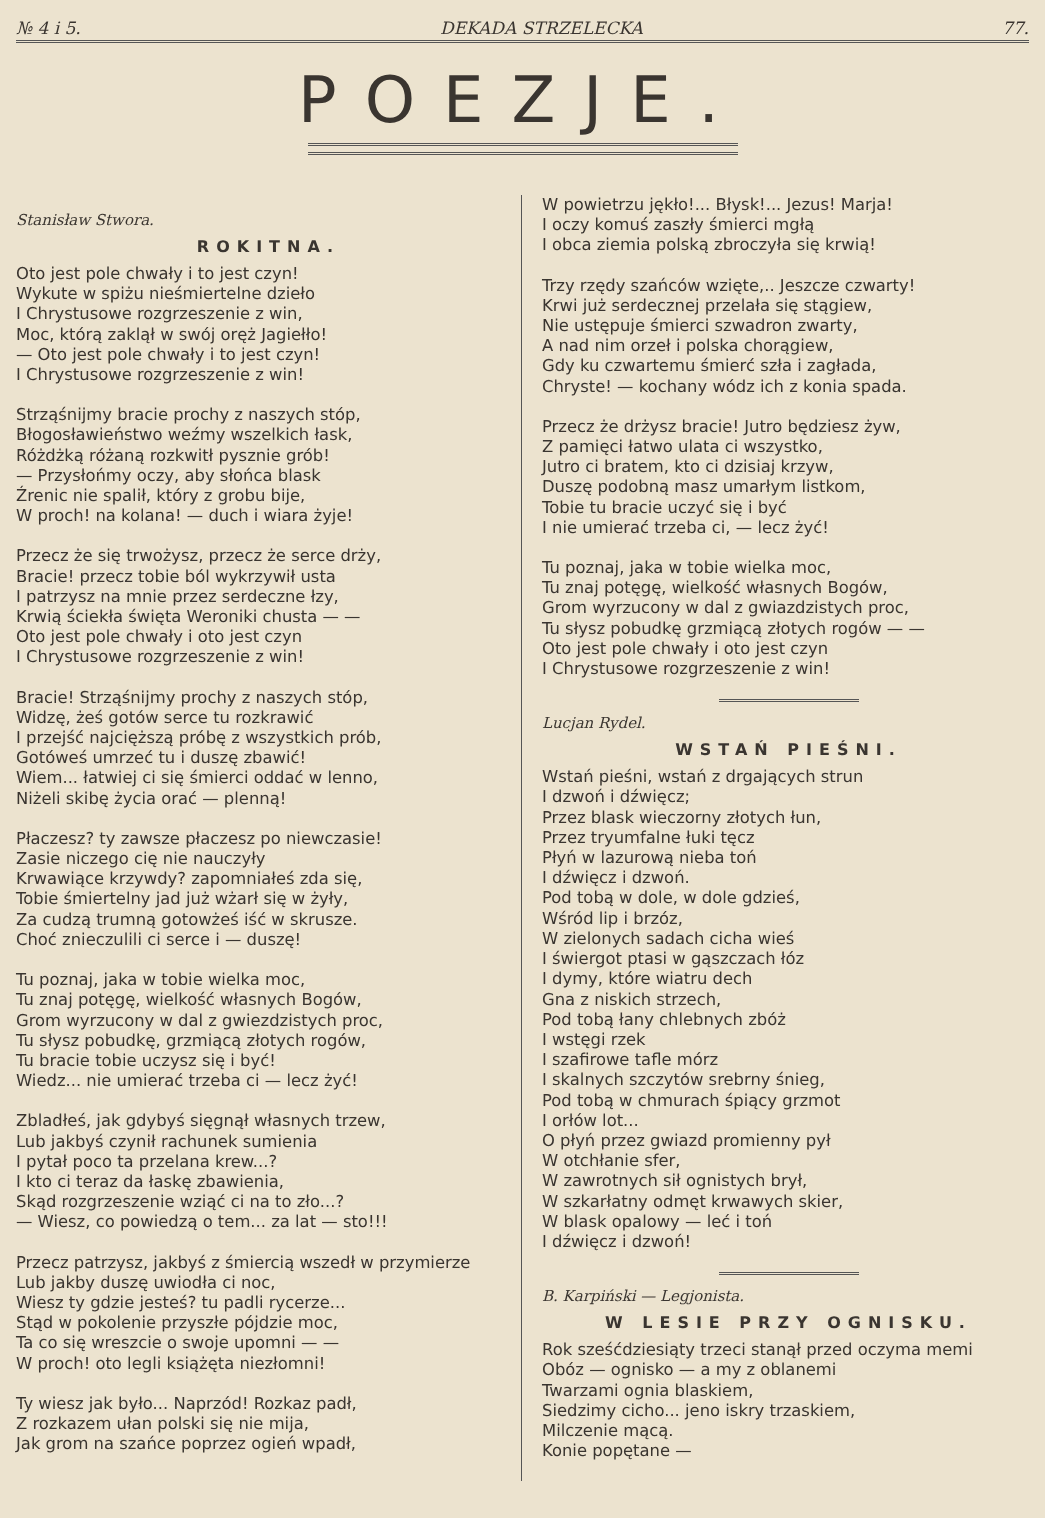№ 4 i 5. DEKADA STRZELECKA 77.
POEZJE.
Stanisław Stwora.
ROKITNA.
Oto jest pole chwały i to jest czyn! Wykute w spiżu nieśmiertelne dzieło I Chrystusowe rozgrzeszenie z win, Moc, którą zaklął w swój oręż Jagiełło! — Oto jest pole chwały i to jest czyn! I Chrystusowe rozgrzeszenie z win!
Strząśnijmy bracie prochy z naszych stóp, Błogosławieństwo weźmy wszelkich łask, Różdżką różaną rozkwitł pysznie grób! — Przysłońmy oczy, aby słońca blask Źrenic nie spalił, który z grobu bije, W proch! na kolana! — duch i wiara żyje!
Przecz że się trwożysz, przecz że serce drży, Bracie! przecz tobie ból wykrzywił usta I patrzysz na mnie przez serdeczne łzy, Krwią ściekła święta Weroniki chusta — — Oto jest pole chwały i oto jest czyn I Chrystusowe rozgrzeszenie z win!
Bracie! Strząśnijmy prochy z naszych stóp, Widzę, żeś gotów serce tu rozkrawić I przejść najcięższą próbę z wszystkich prób, Gotóweś umrzeć tu i duszę zbawić! Wiem... łatwiej ci się śmierci oddać w lenno, Niżeli skibę życia orać — plenną!
Płaczesz? ty zawsze płaczesz po niewczasie! Zasie niczego cię nie nauczyły Krwawiące krzywdy? zapomniałeś zda się, Tobie śmiertelny jad już wżarł się w żyły, Za cudzą trumną gotowżeś iść w skrusze. Choć znieczulili ci serce i — duszę!
Tu poznaj, jaka w tobie wielka moc, Tu znaj potęgę, wielkość własnych Bogów, Grom wyrzucony w dal z gwiezdzistych proc, Tu słysz pobudkę, grzmiącą złotych rogów, Tu bracie tobie uczysz się i być! Wiedz... nie umierać trzeba ci — lecz żyć!
Zbladłeś, jak gdybyś sięgnął własnych trzew, Lub jakbyś czynił rachunek sumienia I pytał poco ta przelana krew...? I kto ci teraz da łaskę zbawienia, Skąd rozgrzeszenie wziąć ci na to zło...? — Wiesz, co powiedzą o tem... za lat — sto!!!
Przecz patrzysz, jakbyś z śmiercią wszedł w przymierze Lub jakby duszę uwiodła ci noc, Wiesz ty gdzie jesteś? tu padli rycerze... Stąd w pokolenie przyszłe pójdzie moc, Ta co się wreszcie o swoje upomni — — W proch! oto legli książęta niezłomni!
Ty wiesz jak było... Naprzód! Rozkaz padł, Z rozkazem ułan polski się nie mija, Jak grom na szańce poprzez ogień wpadł,
W powietrzu jękło!... Błysk!... Jezus! Marja! I oczy komuś zaszły śmierci mgłą I obca ziemia polską zbroczyła się krwią!
Trzy rzędy szańców wzięte,.. Jeszcze czwarty! Krwi już serdecznej przelała się stągiew, Nie ustępuje śmierci szwadron zwarty, A nad nim orzeł i polska chorągiew, Gdy ku czwartemu śmierć szła i zagłada, Chryste! — kochany wódz ich z konia spada.
Przecz że drżysz bracie! Jutro będziesz żyw, Z pamięci łatwo ulata ci wszystko, Jutro ci bratem, kto ci dzisiaj krzyw, Duszę podobną masz umarłym listkom, Tobie tu bracie uczyć się i być I nie umierać trzeba ci, — lecz żyć!
Tu poznaj, jaka w tobie wielka moc, Tu znaj potęgę, wielkość własnych Bogów, Grom wyrzucony w dal z gwiazdzistych proc, Tu słysz pobudkę grzmiącą złotych rogów — — Oto jest pole chwały i oto jest czyn I Chrystusowe rozgrzeszenie z win!
Lucjan Rydel.
WSTAŃ PIEŚNI.
Wstań pieśni, wstań z drgających strun I dzwoń i dźwięcz; Przez blask wieczorny złotych łun, Przez tryumfalne łuki tęcz Płyń w lazurową nieba toń I dźwięcz i dzwoń. Pod tobą w dole, w dole gdzieś, Wśród lip i brzóz, W zielonych sadach cicha wieś I świergot ptasi w gąszczach łóz I dymy, które wiatru dech Gna z niskich strzech, Pod tobą łany chlebnych zbóż I wstęgi rzek I szafirowe tafle mórz I skalnych szczytów srebrny śnieg, Pod tobą w chmurach śpiący grzmot I orłów lot... O płyń przez gwiazd promienny pył W otchłanie sfer, W zawrotnych sił ognistych brył, W szkarłatny odmęt krwawych skier, W blask opalowy — leć i toń I dźwięcz i dzwoń!
B. Karpiński — Legjonista.
W LESIE PRZY OGNISKU.
Rok sześćdziesiąty trzeci stanął przed oczyma memi Obóz — ognisko — a my z oblanemi Twarzami ognia blaskiem, Siedzimy cicho... jeno iskry trzaskiem, Milczenie mącą. Konie popętane —